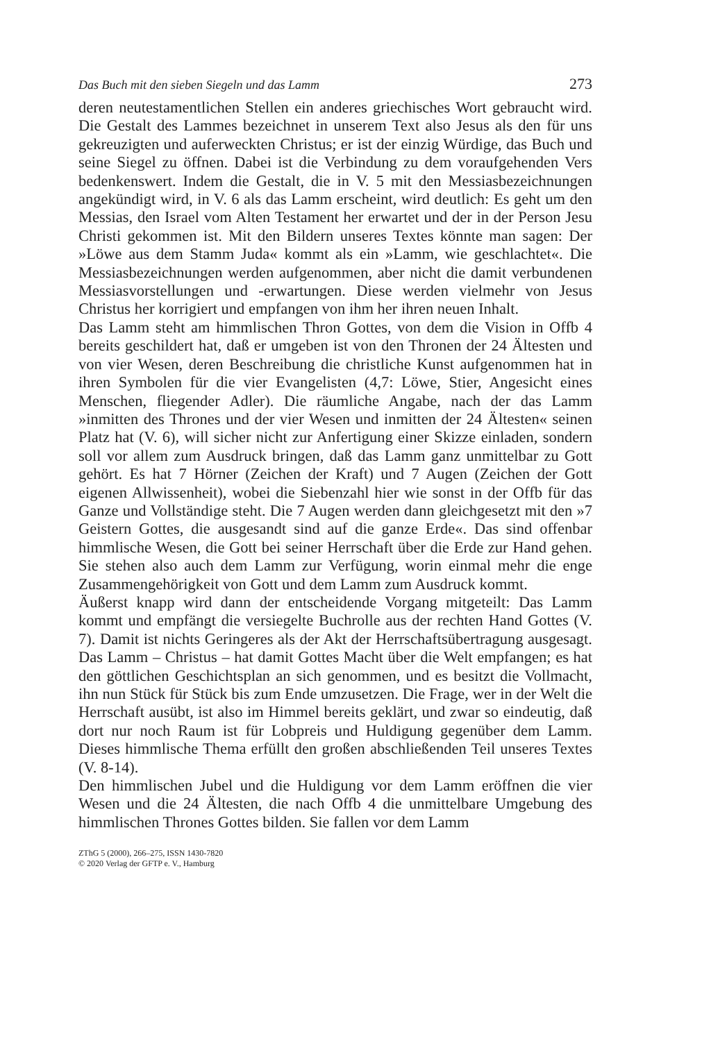Das Buch mit den sieben Siegeln und das Lamm 273
deren neutestamentlichen Stellen ein anderes griechisches Wort gebraucht wird. Die Gestalt des Lammes bezeichnet in unserem Text also Jesus als den für uns gekreuzigten und auferweckten Christus; er ist der einzig Würdige, das Buch und seine Siegel zu öffnen. Dabei ist die Verbindung zu dem voraufgehenden Vers bedenkenswert. Indem die Gestalt, die in V. 5 mit den Messiasbezeichnungen angekündigt wird, in V. 6 als das Lamm erscheint, wird deutlich: Es geht um den Messias, den Israel vom Alten Testament her erwartet und der in der Person Jesu Christi gekommen ist. Mit den Bildern unseres Textes könnte man sagen: Der »Löwe aus dem Stamm Juda« kommt als ein »Lamm, wie geschlachtet«. Die Messiasbezeichnungen werden aufgenommen, aber nicht die damit verbundenen Messiasvorstellungen und -erwartungen. Diese werden vielmehr von Jesus Christus her korrigiert und empfangen von ihm her ihren neuen Inhalt.
Das Lamm steht am himmlischen Thron Gottes, von dem die Vision in Offb 4 bereits geschildert hat, daß er umgeben ist von den Thronen der 24 Ältesten und von vier Wesen, deren Beschreibung die christliche Kunst aufgenommen hat in ihren Symbolen für die vier Evangelisten (4,7: Löwe, Stier, Angesicht eines Menschen, fliegender Adler). Die räumliche Angabe, nach der das Lamm »inmitten des Thrones und der vier Wesen und inmitten der 24 Ältesten« seinen Platz hat (V. 6), will sicher nicht zur Anfertigung einer Skizze einladen, sondern soll vor allem zum Ausdruck bringen, daß das Lamm ganz unmittelbar zu Gott gehört. Es hat 7 Hörner (Zeichen der Kraft) und 7 Augen (Zeichen der Gott eigenen Allwissenheit), wobei die Siebenzahl hier wie sonst in der Offb für das Ganze und Vollständige steht. Die 7 Augen werden dann gleichgesetzt mit den »7 Geistern Gottes, die ausgesandt sind auf die ganze Erde«. Das sind offenbar himmlische Wesen, die Gott bei seiner Herrschaft über die Erde zur Hand gehen. Sie stehen also auch dem Lamm zur Verfügung, worin einmal mehr die enge Zusammengehörigkeit von Gott und dem Lamm zum Ausdruck kommt.
Äußerst knapp wird dann der entscheidende Vorgang mitgeteilt: Das Lamm kommt und empfängt die versiegelte Buchrolle aus der rechten Hand Gottes (V. 7). Damit ist nichts Geringeres als der Akt der Herrschaftsübertragung ausgesagt. Das Lamm – Christus – hat damit Gottes Macht über die Welt empfangen; es hat den göttlichen Geschichtsplan an sich genommen, und es besitzt die Vollmacht, ihn nun Stück für Stück bis zum Ende umzusetzen. Die Frage, wer in der Welt die Herrschaft ausübt, ist also im Himmel bereits geklärt, und zwar so eindeutig, daß dort nur noch Raum ist für Lobpreis und Huldigung gegenüber dem Lamm. Dieses himmlische Thema erfüllt den großen abschließenden Teil unseres Textes (V. 8-14).
Den himmlischen Jubel und die Huldigung vor dem Lamm eröffnen die vier Wesen und die 24 Ältesten, die nach Offb 4 die unmittelbare Umgebung des himmlischen Thrones Gottes bilden. Sie fallen vor dem Lamm
ZThG 5 (2000), 266–275, ISSN 1430-7820
© 2020 Verlag der GFTP e. V., Hamburg